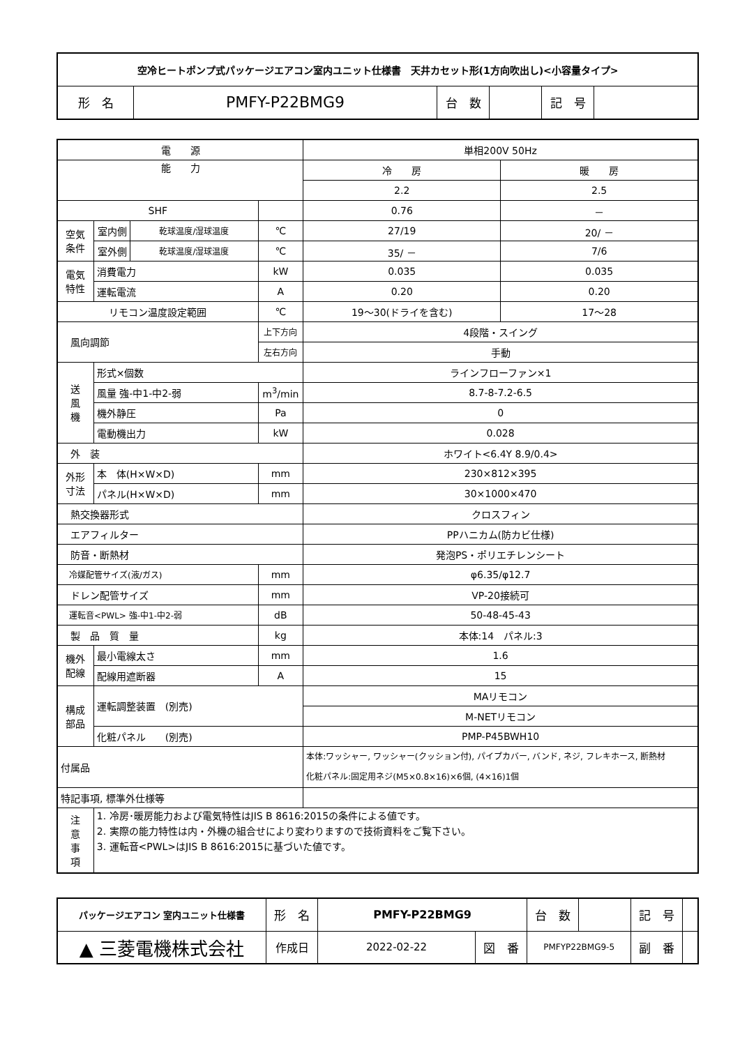| 空冷ヒートポンプ式パッケージエアコン室内ユニット仕様書 天井カセット形(1方向吹出し)<小容量タイプ> | | | | | |
| --- | --- | --- | --- | --- | --- |
| 形 名 | PMFY-P22BMG9 | 台 数 | | 記 号 | |
| 電 源 | | | | 単相200V 50Hz | |
| 能 力 | | | | 冷 房 | 暖 房 |
| | | | | 2.2 | 2.5 |
| SHF | | | | 0.76 | － |
| 空気 条件 | 室内側 | 乾球温度/湿球温度 | ℃ | 27/19 | 20/ － |
| | 室外側 | 乾球温度/湿球温度 | ℃ | 35/ － | 7/6 |
| 電気 特性 | 消費電力 | | kW | 0.035 | 0.035 |
| | 運転電流 | | A | 0.20 | 0.20 |
| リモコン温度設定範囲 | | | ℃ | 19～30(ドライを含む) | 17～28 |
| 風向調節 | | | 上下方向 | 4段階・スイング | |
| | | | 左右方向 | 手動 | |
| 送 風 機 | 形式×個数 | | | ラインフローファン×1 | |
| | 風量 強-中1-中2-弱 | | m<sup>3</sup>/min | 8.7-8-7.2-6.5 | |
| | 機外静圧 | | Pa | 0 | |
| | 電動機出力 | | kW | 0.028 | |
| 外 装 | | | | ホワイト<6.4Y 8.9/0.4> | |
| 外形 寸法 | 本 体(H×W×D) | | mm | 230×812×395 | |
| | パネル(H×W×D) | | mm | 30×1000×470 | |
| 熱交換器形式 | | | | クロスフィン | |
| エアフィルター | | | | PPハニカム(防カビ仕様) | |
| 防音・断熱材 | | | | 発泡PS・ポリエチレンシート | |
| 冷媒配管サイズ(液/ガス) | | | mm | φ6.35/φ12.7 | |
| ドレン配管サイズ | | | mm | VP-20接続可 | |
| 運転音<PWL> 強-中1-中2-弱 | | | dB | 50-48-45-43 | |
| 製 品 質 量 | | | kg | 本体:14 パネル:3 | |
| 機外 配線 | 最小電線太さ | | mm | 1.6 | |
| | 配線用遮断器 | | A | 15 | |
| 構成 部品 | 運転調整装置 (別売) | | | MAリモコン | |
| | | | | M-NETリモコン | |
| | 化粧パネル (別売) | | | PMP-P45BWH10 | |
| 付属品 | | | | 本体:ワッシャー, ワッシャー(クッション付), パイプカバー, バンド, ネジ, フレキホース, 断熱材 化粧パネル:固定用ネジ(M5×0.8×16)×6個, (4×16)1個 | |
| 特記事項, 標準外仕様等 | | | | | |
| 注 意 事 項 | 1. 冷房･暖房能力および電気特性はJIS B 8616:2015の条件による値です。 2. 実際の能力特性は内・外機の組合せにより変わりますので技術資料をご覧下さい。 3. 運転音<PWL>はJIS B 8616:2015に基づいた値です。 | | | | |
| パッケージエアコン 室内ユニット仕様書 | 形 名 | PMFY-P22BMG9 | | 台 数 | | 記 号 | |
| ▲ 三菱電機株式会社 | 作成日 | 2022-02-22 | 図 番 | PMFYP22BMG9-5 | | 副 番 | |